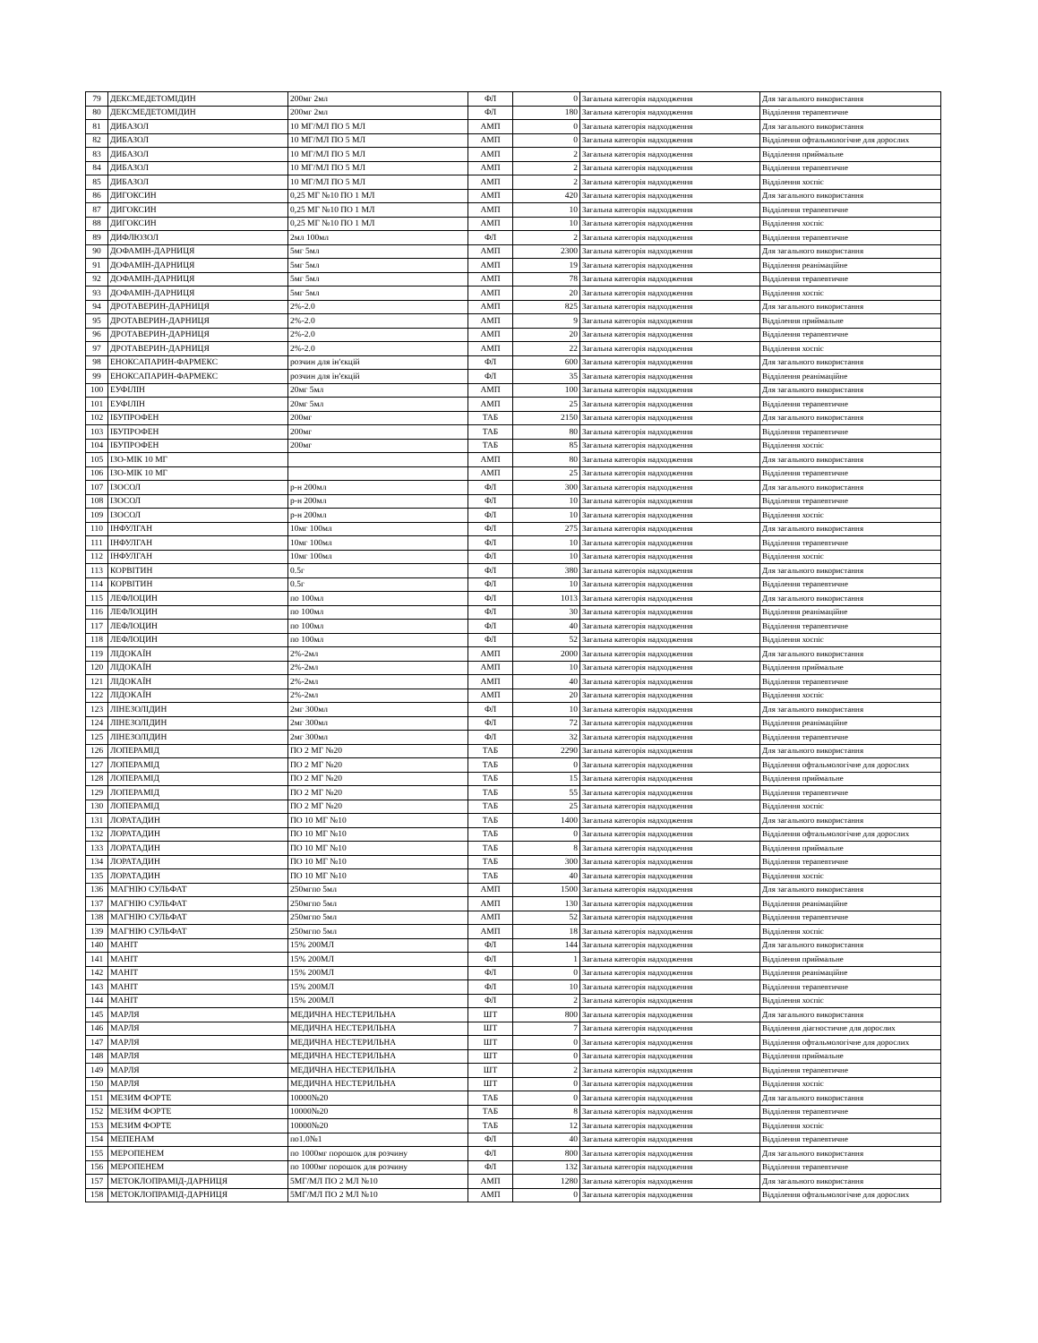| 79 | ДЕКСМЕДЕТОМІДИН | 200мг 2мл | ФЛ | 0 | Загальна категорія надходження | Для загального використання |
| 80 | ДЕКСМЕДЕТОМІДИН | 200мг 2мл | ФЛ | 180 | Загальна категорія надходження | Відділення терапевтичне |
| 81 | ДИБАЗОЛ | 10 МГ/МЛ ПО 5 МЛ | АМП | 0 | Загальна категорія надходження | Для загального використання |
| 82 | ДИБАЗОЛ | 10 МГ/МЛ ПО 5 МЛ | АМП | 0 | Загальна категорія надходження | Відділення офтальмологічне для дорослих |
| 83 | ДИБАЗОЛ | 10 МГ/МЛ ПО 5 МЛ | АМП | 2 | Загальна категорія надходження | Відділення приймальне |
| 84 | ДИБАЗОЛ | 10 МГ/МЛ ПО 5 МЛ | АМП | 2 | Загальна категорія надходження | Відділення терапевтичне |
| 85 | ДИБАЗОЛ | 10 МГ/МЛ ПО 5 МЛ | АМП | 2 | Загальна категорія надходження | Відділення хоспіс |
| 86 | ДИГОКСИН | 0,25 МГ №10 ПО 1 МЛ | АМП | 420 | Загальна категорія надходження | Для загального використання |
| 87 | ДИГОКСИН | 0,25 МГ №10 ПО 1 МЛ | АМП | 10 | Загальна категорія надходження | Відділення терапевтичне |
| 88 | ДИГОКСИН | 0,25 МГ №10 ПО 1 МЛ | АМП | 10 | Загальна категорія надходження | Відділення хоспіс |
| 89 | ДИФЛЮЗОЛ | 2мл 100мл | ФЛ | 2 | Загальна категорія надходження | Відділення терапевтичне |
| 90 | ДОФАМІН-ДАРНИЦЯ | 5мг 5мл | АМП | 2300 | Загальна категорія надходження | Для загального використання |
| 91 | ДОФАМІН-ДАРНИЦЯ | 5мг 5мл | АМП | 19 | Загальна категорія надходження | Відділення реанімаційне |
| 92 | ДОФАМІН-ДАРНИЦЯ | 5мг 5мл | АМП | 78 | Загальна категорія надходження | Відділення терапевтичне |
| 93 | ДОФАМІН-ДАРНИЦЯ | 5мг 5мл | АМП | 20 | Загальна категорія надходження | Відділення хоспіс |
| 94 | ДРОТАВЕРИН-ДАРНИЦЯ | 2%-2.0 | АМП | 825 | Загальна категорія надходження | Для загального використання |
| 95 | ДРОТАВЕРИН-ДАРНИЦЯ | 2%-2.0 | АМП | 9 | Загальна категорія надходження | Відділення приймальне |
| 96 | ДРОТАВЕРИН-ДАРНИЦЯ | 2%-2.0 | АМП | 20 | Загальна категорія надходження | Відділення терапевтичне |
| 97 | ДРОТАВЕРИН-ДАРНИЦЯ | 2%-2.0 | АМП | 22 | Загальна категорія надходження | Відділення хоспіс |
| 98 | ЕНОКСАПАРИН-ФАРМЕКС | розчин для ін'єкцій | ФЛ | 600 | Загальна категорія надходження | Для загального використання |
| 99 | ЕНОКСАПАРИН-ФАРМЕКС | розчин для ін'єкцій | ФЛ | 35 | Загальна категорія надходження | Відділення реанімаційне |
| 100 | ЕУФІЛІН | 20мг 5мл | АМП | 100 | Загальна категорія надходження | Для загального використання |
| 101 | ЕУФІЛІН | 20мг 5мл | АМП | 25 | Загальна категорія надходження | Відділення терапевтичне |
| 102 | ІБУПРОФЕН | 200мг | ТАБ | 2150 | Загальна категорія надходження | Для загального використання |
| 103 | ІБУПРОФЕН | 200мг | ТАБ | 80 | Загальна категорія надходження | Відділення терапевтичне |
| 104 | ІБУПРОФЕН | 200мг | ТАБ | 85 | Загальна категорія надходження | Відділення хоспіс |
| 105 | ІЗО-МІК 10 МГ | | АМП | 80 | Загальна категорія надходження | Для загального використання |
| 106 | ІЗО-МІК 10 МГ | | АМП | 25 | Загальна категорія надходження | Відділення терапевтичне |
| 107 | ІЗОСОЛ | р-н 200мл | ФЛ | 300 | Загальна категорія надходження | Для загального використання |
| 108 | ІЗОСОЛ | р-н 200мл | ФЛ | 10 | Загальна категорія надходження | Відділення терапевтичне |
| 109 | ІЗОСОЛ | р-н 200мл | ФЛ | 10 | Загальна категорія надходження | Відділення хоспіс |
| 110 | ІНФУЛГАН | 10мг 100мл | ФЛ | 275 | Загальна категорія надходження | Для загального використання |
| 111 | ІНФУЛГАН | 10мг 100мл | ФЛ | 10 | Загальна категорія надходження | Відділення терапевтичне |
| 112 | ІНФУЛГАН | 10мг 100мл | ФЛ | 10 | Загальна категорія надходження | Відділення хоспіс |
| 113 | КОРВІТИН | 0.5г | ФЛ | 380 | Загальна категорія надходження | Для загального використання |
| 114 | КОРВІТИН | 0.5г | ФЛ | 10 | Загальна категорія надходження | Відділення терапевтичне |
| 115 | ЛЕФЛОЦИН | по 100мл | ФЛ | 1013 | Загальна категорія надходження | Для загального використання |
| 116 | ЛЕФЛОЦИН | по 100мл | ФЛ | 30 | Загальна категорія надходження | Відділення реанімаційне |
| 117 | ЛЕФЛОЦИН | по 100мл | ФЛ | 40 | Загальна категорія надходження | Відділення терапевтичне |
| 118 | ЛЕФЛОЦИН | по 100мл | ФЛ | 52 | Загальна категорія надходження | Відділення хоспіс |
| 119 | ЛІДОКАЇН | 2%-2мл | АМП | 2000 | Загальна категорія надходження | Для загального використання |
| 120 | ЛІДОКАЇН | 2%-2мл | АМП | 10 | Загальна категорія надходження | Відділення приймальне |
| 121 | ЛІДОКАЇН | 2%-2мл | АМП | 40 | Загальна категорія надходження | Відділення терапевтичне |
| 122 | ЛІДОКАЇН | 2%-2мл | АМП | 20 | Загальна категорія надходження | Відділення хоспіс |
| 123 | ЛІНЕЗОЛІДИН | 2мг 300мл | ФЛ | 10 | Загальна категорія надходження | Для загального використання |
| 124 | ЛІНЕЗОЛІДИН | 2мг 300мл | ФЛ | 72 | Загальна категорія надходження | Відділення реанімаційне |
| 125 | ЛІНЕЗОЛІДИН | 2мг 300мл | ФЛ | 32 | Загальна категорія надходження | Відділення терапевтичне |
| 126 | ЛОПЕРАМІД | ПО 2 МГ №20 | ТАБ | 2290 | Загальна категорія надходження | Для загального використання |
| 127 | ЛОПЕРАМІД | ПО 2 МГ №20 | ТАБ | 0 | Загальна категорія надходження | Відділення офтальмологічне для дорослих |
| 128 | ЛОПЕРАМІД | ПО 2 МГ №20 | ТАБ | 15 | Загальна категорія надходження | Відділення приймальне |
| 129 | ЛОПЕРАМІД | ПО 2 МГ №20 | ТАБ | 55 | Загальна категорія надходження | Відділення терапевтичне |
| 130 | ЛОПЕРАМІД | ПО 2 МГ №20 | ТАБ | 25 | Загальна категорія надходження | Відділення хоспіс |
| 131 | ЛОРАТАДИН | ПО 10 МГ №10 | ТАБ | 1400 | Загальна категорія надходження | Для загального використання |
| 132 | ЛОРАТАДИН | ПО 10 МГ №10 | ТАБ | 0 | Загальна категорія надходження | Відділення офтальмологічне для дорослих |
| 133 | ЛОРАТАДИН | ПО 10 МГ №10 | ТАБ | 8 | Загальна категорія надходження | Відділення приймальне |
| 134 | ЛОРАТАДИН | ПО 10 МГ №10 | ТАБ | 300 | Загальна категорія надходження | Відділення терапевтичне |
| 135 | ЛОРАТАДИН | ПО 10 МГ №10 | ТАБ | 40 | Загальна категорія надходження | Відділення хоспіс |
| 136 | МАГНІЮ СУЛЬФАТ | 250мгпо 5мл | АМП | 1500 | Загальна категорія надходження | Для загального використання |
| 137 | МАГНІЮ СУЛЬФАТ | 250мгпо 5мл | АМП | 130 | Загальна категорія надходження | Відділення реанімаційне |
| 138 | МАГНІЮ СУЛЬФАТ | 250мгпо 5мл | АМП | 52 | Загальна категорія надходження | Відділення терапевтичне |
| 139 | МАГНІЮ СУЛЬФАТ | 250мгпо 5мл | АМП | 18 | Загальна категорія надходження | Відділення хоспіс |
| 140 | МАНІТ | 15% 200МЛ | ФЛ | 144 | Загальна категорія надходження | Для загального використання |
| 141 | МАНІТ | 15% 200МЛ | ФЛ | 1 | Загальна категорія надходження | Відділення приймальне |
| 142 | МАНІТ | 15% 200МЛ | ФЛ | 0 | Загальна категорія надходження | Відділення реанімаційне |
| 143 | МАНІТ | 15% 200МЛ | ФЛ | 10 | Загальна категорія надходження | Відділення терапевтичне |
| 144 | МАНІТ | 15% 200МЛ | ФЛ | 2 | Загальна категорія надходження | Відділення хоспіс |
| 145 | МАРЛЯ | МЕДИЧНА НЕСТЕРИЛЬНА | ШТ | 800 | Загальна категорія надходження | Для загального використання |
| 146 | МАРЛЯ | МЕДИЧНА НЕСТЕРИЛЬНА | ШТ | 7 | Загальна категорія надходження | Відділення діагностичне для дорослих |
| 147 | МАРЛЯ | МЕДИЧНА НЕСТЕРИЛЬНА | ШТ | 0 | Загальна категорія надходження | Відділення офтальмологічне для дорослих |
| 148 | МАРЛЯ | МЕДИЧНА НЕСТЕРИЛЬНА | ШТ | 0 | Загальна категорія надходження | Відділення приймальне |
| 149 | МАРЛЯ | МЕДИЧНА НЕСТЕРИЛЬНА | ШТ | 2 | Загальна категорія надходження | Відділення терапевтичне |
| 150 | МАРЛЯ | МЕДИЧНА НЕСТЕРИЛЬНА | ШТ | 0 | Загальна категорія надходження | Відділення хоспіс |
| 151 | МЕЗИМ ФОРТЕ | 10000№20 | ТАБ | 0 | Загальна категорія надходження | Для загального використання |
| 152 | МЕЗИМ ФОРТЕ | 10000№20 | ТАБ | 8 | Загальна категорія надходження | Відділення терапевтичне |
| 153 | МЕЗИМ ФОРТЕ | 10000№20 | ТАБ | 12 | Загальна категорія надходження | Відділення хоспіс |
| 154 | МЕПЕНАМ | по1.0№1 | ФЛ | 40 | Загальна категорія надходження | Відділення терапевтичне |
| 155 | МЕРОПЕНЕМ | по 1000мг порошок для розчину | ФЛ | 800 | Загальна категорія надходження | Для загального використання |
| 156 | МЕРОПЕНЕМ | по 1000мг порошок для розчину | ФЛ | 132 | Загальна категорія надходження | Відділення терапевтичне |
| 157 | МЕТОКЛОПРАМІД-ДАРНИЦЯ | 5МГ/МЛ ПО 2 МЛ №10 | АМП | 1280 | Загальна категорія надходження | Для загального використання |
| 158 | МЕТОКЛОПРАМІД-ДАРНИЦЯ | 5МГ/МЛ ПО 2 МЛ №10 | АМП | 0 | Загальна категорія надходження | Відділення офтальмологічне для дорослих |